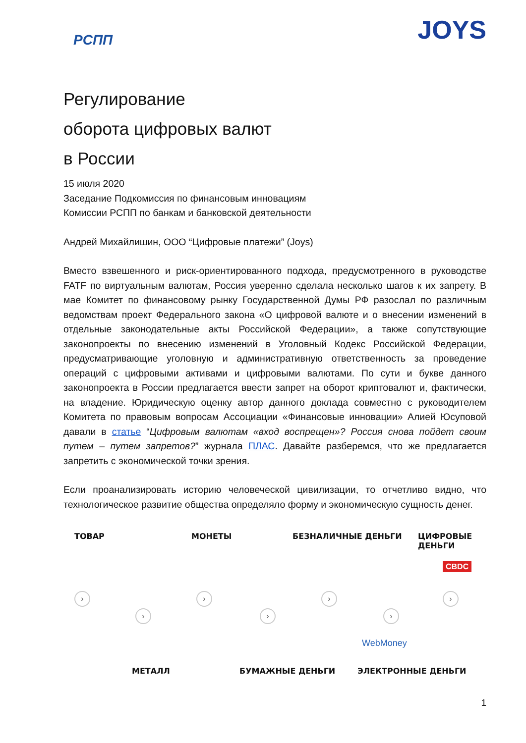РСПП
JOYS
Регулирование
оборота цифровых валют
в России
15 июля 2020
Заседание Подкомиссия по финансовым инновациям
Комиссии РСПП по банкам и банковской деятельности
Андрей Михайлишин, ООО “Цифровые платежи” (Joys)
Вместо взвешенного и риск-ориентированного подхода, предусмотренного в руководстве FATF по виртуальным валютам, Россия уверенно сделала несколько шагов к их запрету. В мае Комитет по финансовому рынку Государственной Думы РФ разослал по различным ведомствам проект Федерального закона «О цифровой валюте и о внесении изменений в отдельные законодательные акты Российской Федерации», а также сопутствующие законопроекты по внесению изменений в Уголовный Кодекс Российской Федерации, предусматривающие уголовную и административную ответственность за проведение операций с цифровыми активами и цифровыми валютами. По сути и букве данного законопроекта в России предлагается ввести запрет на оборот криптовалют и, фактически, на владение. Юридическую оценку автор данного доклада совместно с руководителем Комитета по правовым вопросам Ассоциации «Финансовые инновации» Алией Юсуповой давали в статье “Цифровым валютам «вход воспрещен»? Россия снова пойдет своим путем – путем запретов?” журнала ПЛАС. Давайте разберемся, что же предлагается запретить с экономической точки зрения.
Если проанализировать историю человеческой цивилизации, то отчетливо видно, что технологическое развитие общества определяло форму и экономическую сущность денег.
ТОВАР МОНЕТЫ БЕЗНАЛИЧНЫЕ ДЕНЬГИ ЦИФРОВЫЕ ДЕНЬГИ
›
›
›
›
›
›
›
WebMoney
МЕТАЛЛ БУМАЖНЫЕ ДЕНЬГИ ЭЛЕКТРОННЫЕ ДЕНЬГИ
CBDC
1